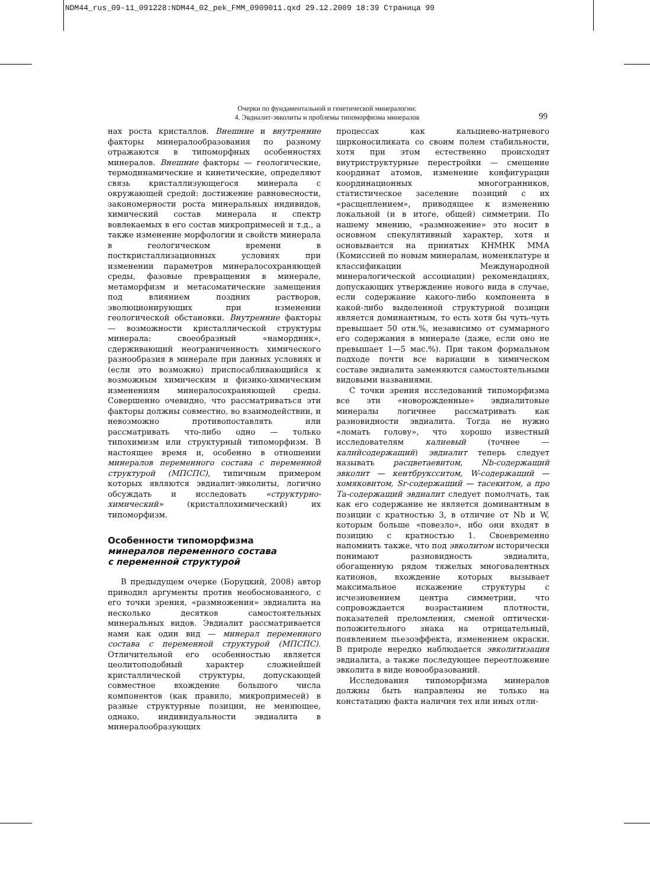NDM44_rus_09-11_091228:NDM44_02_pek_FMM_0909011.qxd 29.12.2009 18:39 Страница 99
Очерки по фундаментальной и генетической минералогии:
4. Эвдиалит-эвколиты и проблемы типоморфизма минералов
99
нах роста кристаллов. Внешние и внутренние факторы минералообразования по разному отражаются в типоморфных особенностях минералов. Внешние факторы — геологические, термодинамические и кинетические, определяют связь кристаллизующегося минерала с окружающей средой: достижение равновесности, закономерности роста минеральных индивидов, химический состав минерала и спектр вовлекаемых в его состав микропримесей и т.д., а также изменение морфологии и свойств минерала в геологическом времени в посткристаллизационных условиях при изменении параметров минералосохраняющей среды, фазовые превращения в минерале, метаморфизм и метасоматические замещения под влиянием поздних растворов, эволюционирующих при изменении геологической обстановки. Внутренние факторы — возможности кристаллической структуры минерала: своеобразный «намордник», сдерживающий неограниченность химического разнообразия в минерале при данных условиях и (если это возможно) приспосабливающийся к возможным химическим и физико-химическим изменениям минералосохраняющей среды. Совершенно очевидно, что рассматриваться эти факторы должны совместно, во взаимодействии, и невозможно противопоставлять или рассматривать что-либо одно — только типохимизм или структурный типоморфизм. В настоящее время и, особенно в отношении минералов переменного состава с переменной структурой (МПСПС), типичным примером которых являются эвдиалит-эвколиты, логично обсуждать и исследовать «структурно-химический» (кристаллохимический) их типоморфизм.
Особенности типоморфизма
минералов переменного состава
с переменной структурой
В предыдущем очерке (Боруцкий, 2008) автор приводил аргументы против необоснованного, с его точки зрения, «размножения» эвдиалита на несколько десятков самостоятельных минеральных видов. Эвдиалит рассматривается нами как один вид — минерал переменного состава с переменной структурой (МПСПС). Отличительной его особенностью является цеолитоподобный характер сложнейшей кристаллической структуры, допускающей совместное вхождение большого числа компонентов (как правило, микропримесей) в разные структурные позиции, не меняющее, однако, индивидуальности эвдиалита в минералообразующих
процессах как кальциево-натриевого цирконосиликата со своим полем стабильности, хотя при этом естественно происходят внутриструктурные перестройки — смещение координат атомов, изменение конфигурации координационных многогранников, статистическое заселение позиций с их «расщеплением», приводящее к изменению локальной (и в итоге, общей) симметрии. По нашему мнению, «размножение» это носит в основном спекулятивный характер, хотя и основывается на принятых КНМНК ММА (Комиссией по новым минералам, номенклатуре и классификации Международной минералогической ассоциации) рекомендациях, допускающих утверждение нового вида в случае, если содержание какого-либо компонента в какой-либо выделенной структурной позиции является доминантным, то есть хотя бы чуть-чуть превышает 50 отн.%, независимо от суммарного его содержания в минерале (даже, если оно не превышает 1—5 мас.%). При таком формальном подходе почти все вариации в химическом составе эвдиалита заменяются самостоятельными видовыми названиями.
С точки зрения исследований типоморфизма все эти «новорожденные» эвдиалитовые минералы логичнее рассматривать как разновидности эвдиалита. Тогда не нужно «ломать голову», что хорошо известный исследователям калиевый (точнее — калийсодержащий) эвдиалит теперь следует называть расцветаевитом, Nb-содержащий эвколит — кентбруксситом, W-содержащий — хомяковитом, Sr-содержащий — тасекитом, а про Та-содержащий эвдиалит следует помолчать, так как его содержание не является доминантным в позиции с кратностью 3, в отличие от Nb и W, которым больше «повезло», ибо они входят в позицию с кратностью 1. Своевременно напомнить также, что под эвколитом исторически понимают разновидность эвдиалита, обогащенную рядом тяжелых многовалентных катионов, вхождение которых вызывает максимальное искажение структуры с исчезновением центра симметрии, что сопровождается возрастанием плотности, показателей преломления, сменой оптически-положительного знака на отрицательный, появлением пьезоэффекта, изменением окраски. В природе нередко наблюдается эвколитизация эвдиалита, а также последующее переотложение эвколита в виде новообразований.
Исследования типоморфизма минералов должны быть направлены не только на констатацию факта наличия тех или иных отли-